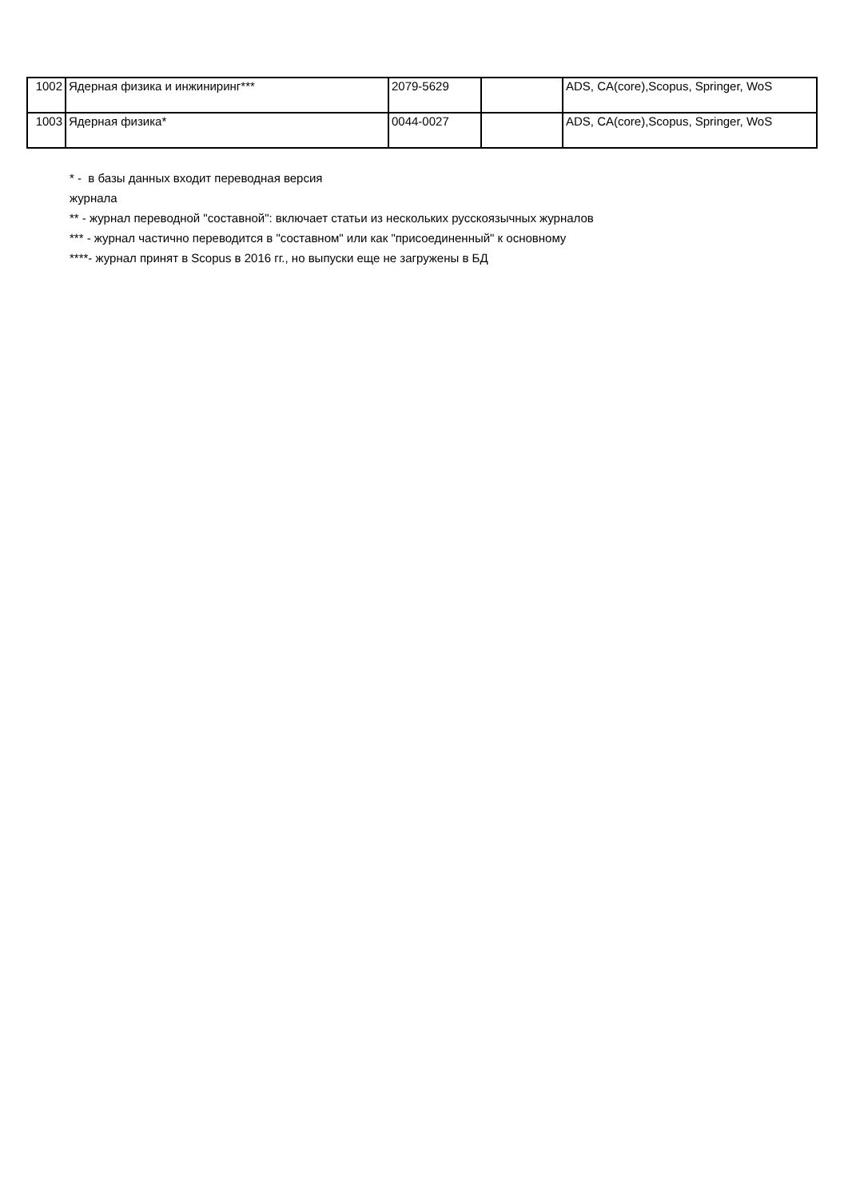| 1002 | Ядерная физика и инжиниринг*** | 2079-5629 | | ADS, CA(core),Scopus, Springer, WoS |
| 1003 | Ядерная физика* | 0044-0027 | | ADS, CA(core),Scopus, Springer, WoS |
* - в базы данных входит переводная версия
журнала
** - журнал переводной "составной": включает статьи из нескольких русскоязычных журналов
*** - журнал частично переводится в "составном" или как "присоединенный" к основному
****- журнал принят в Scopus в 2016 гг., но выпуски еще не загружены в БД